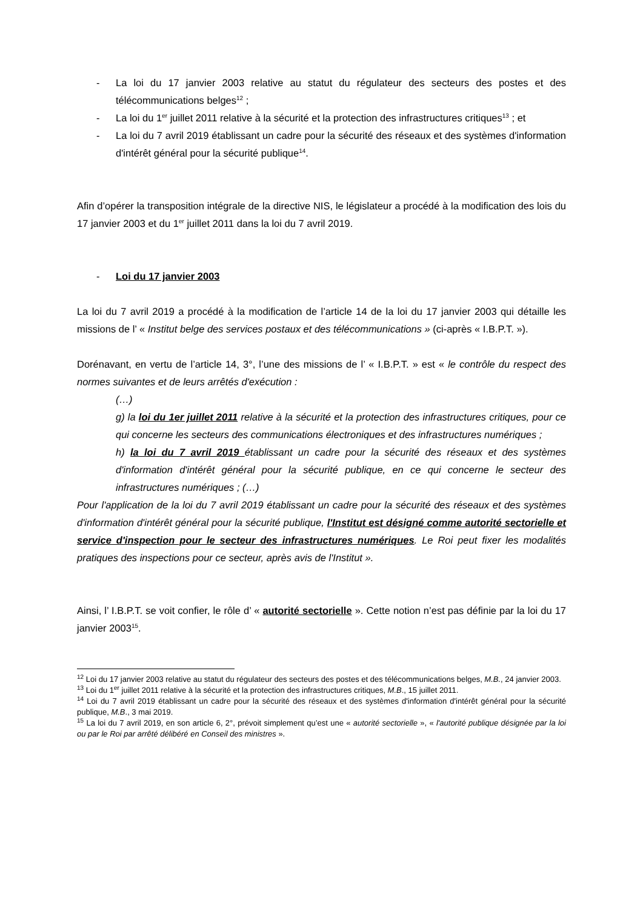- La loi du 17 janvier 2003 relative au statut du régulateur des secteurs des postes et des télécommunications belges<sup>12</sup> ;
- La loi du 1<sup>er</sup> juillet 2011 relative à la sécurité et la protection des infrastructures critiques<sup>13</sup> ; et
- La loi du 7 avril 2019 établissant un cadre pour la sécurité des réseaux et des systèmes d'information d'intérêt général pour la sécurité publique<sup>14</sup>.
Afin d’opérer la transposition intégrale de la directive NIS, le législateur a procédé à la modification des lois du 17 janvier 2003 et du 1<sup>er</sup> juillet 2011 dans la loi du 7 avril 2019.
- Loi du 17 janvier 2003
La loi du 7 avril 2019 a procédé à la modification de l’article 14 de la loi du 17 janvier 2003 qui détaille les missions de l’ « Institut belge des services postaux et des télécommunications » (ci-après « I.B.P.T. »).
Dorénavant, en vertu de l’article 14, 3°, l’une des missions de l’ « I.B.P.T. » est « le contrôle du respect des normes suivantes et de leurs arrêtés d'exécution :
(…)
g) la loi du 1er juillet 2011 relative à la sécurité et la protection des infrastructures critiques, pour ce qui concerne les secteurs des communications électroniques et des infrastructures numériques ;
h) la loi du 7 avril 2019 établissant un cadre pour la sécurité des réseaux et des systèmes d'information d'intérêt général pour la sécurité publique, en ce qui concerne le secteur des infrastructures numériques ; (…)
Pour l'application de la loi du 7 avril 2019 établissant un cadre pour la sécurité des réseaux et des systèmes d'information d'intérêt général pour la sécurité publique, l'Institut est désigné comme autorité sectorielle et service d'inspection pour le secteur des infrastructures numériques. Le Roi peut fixer les modalités pratiques des inspections pour ce secteur, après avis de l'Institut ».
Ainsi, l’ I.B.P.T. se voit confier, le rôle d’ « autorité sectorielle ». Cette notion n’est pas définie par la loi du 17 janvier 2003<sup>15</sup>.
<sup>12</sup> Loi du 17 janvier 2003 relative au statut du régulateur des secteurs des postes et des télécommunications belges, M.B., 24 janvier 2003.
<sup>13</sup> Loi du 1<sup>er</sup> juillet 2011 relative à la sécurité et la protection des infrastructures critiques, M.B., 15 juillet 2011.
<sup>14</sup> Loi du 7 avril 2019 établissant un cadre pour la sécurité des réseaux et des systèmes d'information d'intérêt général pour la sécurité publique, M.B., 3 mai 2019.
<sup>15</sup> La loi du 7 avril 2019, en son article 6, 2°, prévoit simplement qu’est une « autorité sectorielle », « l'autorité publique désignée par la loi ou par le Roi par arrêté délibéré en Conseil des ministres ».